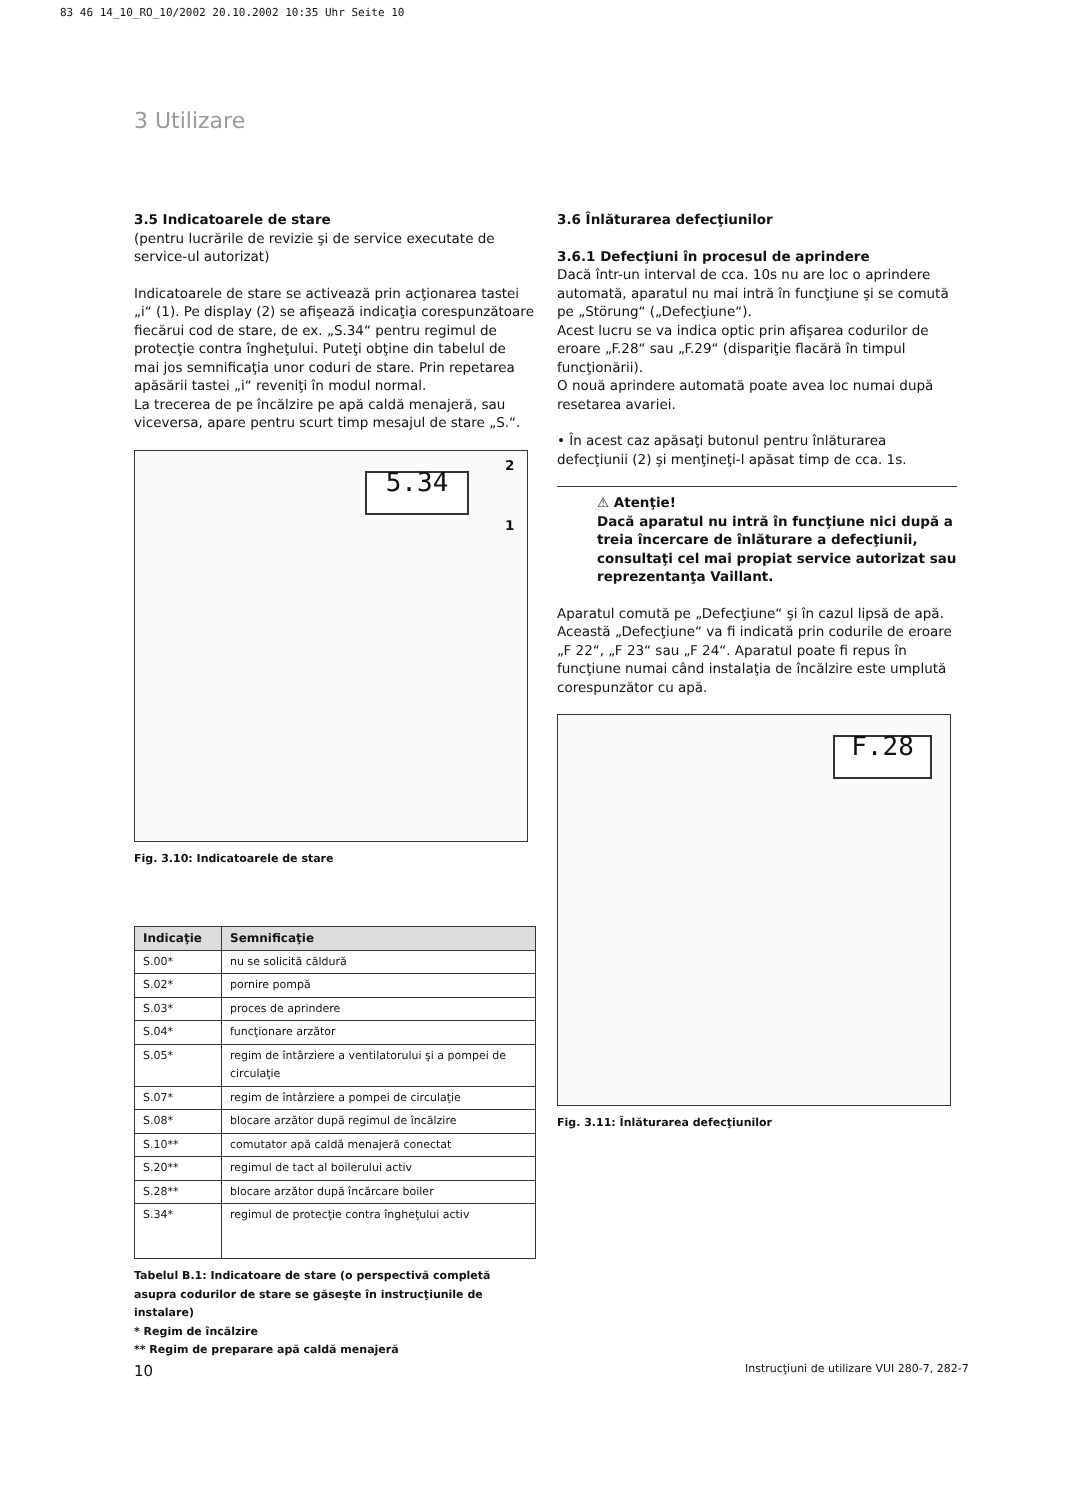83 46 14_10_RO_10/2002 20.10.2002 10:35 Uhr Seite 10
3 Utilizare
3.5 Indicatoarele de stare
(pentru lucrările de revizie şi de service executate de service-ul autorizat)
Indicatoarele de stare se activează prin acţionarea tastei „i“ (1). Pe display (2) se afişează indicaţia corespunzătoare fiecărui cod de stare, de ex. „S.34“ pentru regimul de protecţie contra îngheţului. Puteţi obţine din tabelul de mai jos semnificaţia unor coduri de stare. Prin repetarea apăsării tastei „i“ reveniţi în modul normal.
La trecerea de pe încălzire pe apă caldă menajeră, sau viceversa, apare pentru scurt timp mesajul de stare „S.“.
5.34
2
1
Fig. 3.10: Indicatoarele de stare
| Indicaţie | Semnificaţie |
| --- | --- |
| S.00* | nu se solicită căldură |
| S.02* | pornire pompă |
| S.03* | proces de aprindere |
| S.04* | funcţionare arzător |
| S.05* | regim de întârziere a ventilatorului şi a pompei de circulaţie |
| S.07* | regim de întârziere a pompei de circulaţie |
| S.08* | blocare arzător după regimul de încălzire |
| S.10** | comutator apă caldă menajeră conectat |
| S.20** | regimul de tact al boilerului activ |
| S.28** | blocare arzător după încărcare boiler |
| S.34* | regimul de protecţie contra îngheţului activ |
Tabelul B.1: Indicatoare de stare (o perspectivă completă asupra codurilor de stare se găseşte în instrucţiunile de instalare)
* Regim de încălzire
** Regim de preparare apă caldă menajeră
3.6 Înlăturarea defecţiunilor
3.6.1 Defecţiuni în procesul de aprindere
Dacă într-un interval de cca. 10s nu are loc o aprindere automată, aparatul nu mai intră în funcţiune şi se comută pe „Störung“ („Defecţiune“).
Acest lucru se va indica optic prin afişarea codurilor de eroare „F.28“ sau „F.29“ (dispariţie flacără în timpul funcţionării).
O nouă aprindere automată poate avea loc numai după resetarea avariei.
• În acest caz apăsaţi butonul pentru înlăturarea defecţiunii (2) şi menţineţi-l apăsat timp de cca. 1s.
⚠ Atenţie!
Dacă aparatul nu intră în funcţiune nici după a treia încercare de înlăturare a defecţiunii, consultaţi cel mai propiat service autorizat sau reprezentanţa Vaillant.
Aparatul comută pe „Defecţiune“ şi în cazul lipsă de apă. Această „Defecţiune“ va fi indicată prin codurile de eroare „F 22“, „F 23“ sau „F 24“. Aparatul poate fi repus în funcţiune numai când instalaţia de încălzire este umplută corespunzător cu apă.
F.28
Fig. 3.11: Înlăturarea defecţiunilor
10
Instrucţiuni de utilizare VUI 280-7, 282-7